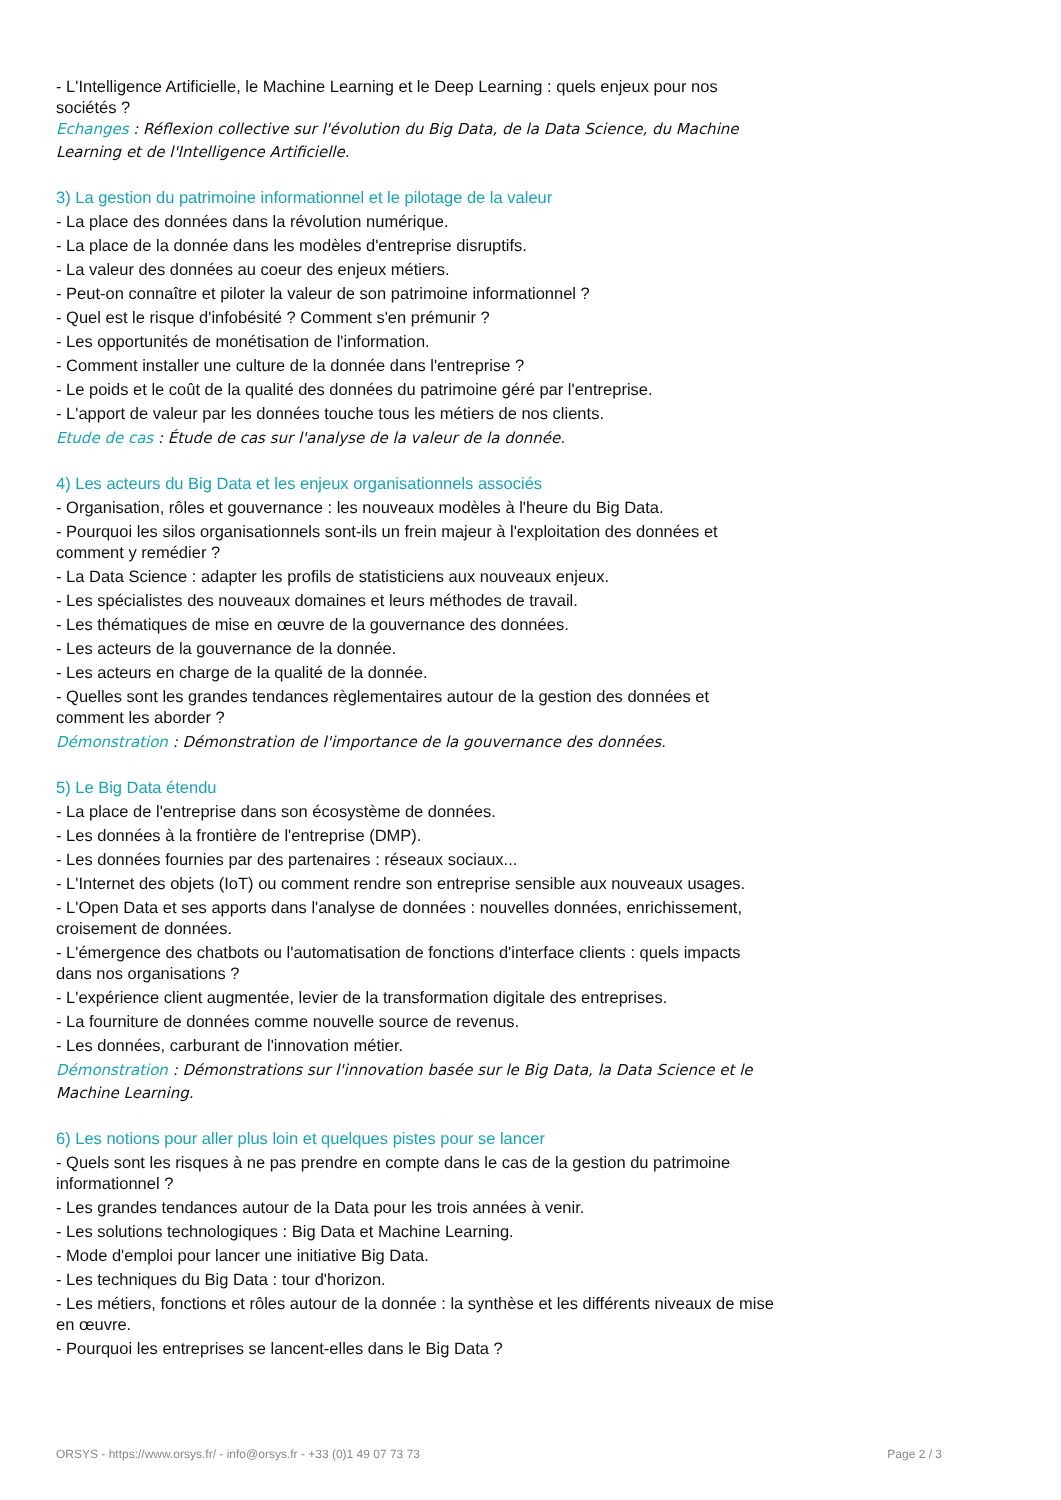- L'Intelligence Artificielle, le Machine Learning et le Deep Learning : quels enjeux pour nos sociétés ?
Echanges : Réflexion collective sur l'évolution du Big Data, de la Data Science, du Machine Learning et de l'Intelligence Artificielle.
3) La gestion du patrimoine informationnel et le pilotage de la valeur
- La place des données dans la révolution numérique.
- La place de la donnée dans les modèles d'entreprise disruptifs.
- La valeur des données au coeur des enjeux métiers.
- Peut-on connaître et piloter la valeur de son patrimoine informationnel ?
- Quel est le risque d'infobésité ? Comment s'en prémunir ?
- Les opportunités de monétisation de l'information.
- Comment installer une culture de la donnée dans l'entreprise ?
- Le poids et le coût de la qualité des données du patrimoine géré par l'entreprise.
- L'apport de valeur par les données touche tous les métiers de nos clients.
Etude de cas : Étude de cas sur l'analyse de la valeur de la donnée.
4) Les acteurs du Big Data et les enjeux organisationnels associés
- Organisation, rôles et gouvernance : les nouveaux modèles à l'heure du Big Data.
- Pourquoi les silos organisationnels sont-ils un frein majeur à l'exploitation des données et comment y remédier ?
- La Data Science : adapter les profils de statisticiens aux nouveaux enjeux.
- Les spécialistes des nouveaux domaines et leurs méthodes de travail.
- Les thématiques de mise en œuvre de la gouvernance des données.
- Les acteurs de la gouvernance de la donnée.
- Les acteurs en charge de la qualité de la donnée.
- Quelles sont les grandes tendances règlementaires autour de la gestion des données et comment les aborder ?
Démonstration : Démonstration de l'importance de la gouvernance des données.
5) Le Big Data étendu
- La place de l'entreprise dans son écosystème de données.
- Les données à la frontière de l'entreprise (DMP).
- Les données fournies par des partenaires : réseaux sociaux...
- L'Internet des objets (IoT) ou comment rendre son entreprise sensible aux nouveaux usages.
- L'Open Data et ses apports dans l'analyse de données : nouvelles données, enrichissement, croisement de données.
- L'émergence des chatbots ou l'automatisation de fonctions d'interface clients : quels impacts dans nos organisations ?
- L'expérience client augmentée, levier de la transformation digitale des entreprises.
- La fourniture de données comme nouvelle source de revenus.
- Les données, carburant de l'innovation métier.
Démonstration : Démonstrations sur l'innovation basée sur le Big Data, la Data Science et le Machine Learning.
6) Les notions pour aller plus loin et quelques pistes pour se lancer
- Quels sont les risques à ne pas prendre en compte dans le cas de la gestion du patrimoine informationnel ?
- Les grandes tendances autour de la Data pour les trois années à venir.
- Les solutions technologiques : Big Data et Machine Learning.
- Mode d'emploi pour lancer une initiative Big Data.
- Les techniques du Big Data : tour d'horizon.
- Les métiers, fonctions et rôles autour de la donnée : la synthèse et les différents niveaux de mise en œuvre.
- Pourquoi les entreprises se lancent-elles dans le Big Data ?
ORSYS - https://www.orsys.fr/ - info@orsys.fr - +33 (0)1 49 07 73 73 Page 2 / 3